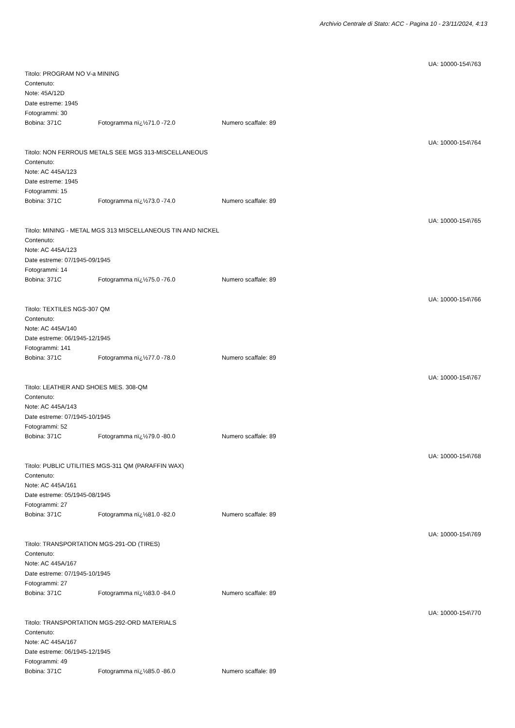Archivio Centrale di Stato: ACC - Pagina 10 - 23/11/2024, 4:13
UA: 10000-154\763
Titolo: PROGRAM NO V-a MINING
Contenuto:
Note: 45A/12D
Date estreme: 1945
Fotogrammi: 30
Bobina: 371C Fotogramma nï¿½71.0 -72.0 Numero scaffale: 89
UA: 10000-154\764
Titolo: NON FERROUS METALS SEE MGS 313-MISCELLANEOUS
Contenuto:
Note: AC 445A/123
Date estreme: 1945
Fotogrammi: 15
Bobina: 371C Fotogramma nï¿½73.0 -74.0 Numero scaffale: 89
UA: 10000-154\765
Titolo: MINING - METAL MGS 313 MISCELLANEOUS TIN AND NICKEL
Contenuto:
Note: AC 445A/123
Date estreme: 07/1945-09/1945
Fotogrammi: 14
Bobina: 371C Fotogramma nï¿½75.0 -76.0 Numero scaffale: 89
UA: 10000-154\766
Titolo: TEXTILES NGS-307 QM
Contenuto:
Note: AC 445A/140
Date estreme: 06/1945-12/1945
Fotogrammi: 141
Bobina: 371C Fotogramma nï¿½77.0 -78.0 Numero scaffale: 89
UA: 10000-154\767
Titolo: LEATHER AND SHOES MES. 308-QM
Contenuto:
Note: AC 445A/143
Date estreme: 07/1945-10/1945
Fotogrammi: 52
Bobina: 371C Fotogramma nï¿½79.0 -80.0 Numero scaffale: 89
UA: 10000-154\768
Titolo: PUBLIC UTILITIES MGS-311 QM (PARAFFIN WAX)
Contenuto:
Note: AC 445A/161
Date estreme: 05/1945-08/1945
Fotogrammi: 27
Bobina: 371C Fotogramma nï¿½81.0 -82.0 Numero scaffale: 89
UA: 10000-154\769
Titolo: TRANSPORTATION MGS-291-OD (TIRES)
Contenuto:
Note: AC 445A/167
Date estreme: 07/1945-10/1945
Fotogrammi: 27
Bobina: 371C Fotogramma nï¿½83.0 -84.0 Numero scaffale: 89
UA: 10000-154\770
Titolo: TRANSPORTATION MGS-292-ORD MATERIALS
Contenuto:
Note: AC 445A/167
Date estreme: 06/1945-12/1945
Fotogrammi: 49
Bobina: 371C Fotogramma nï¿½85.0 -86.0 Numero scaffale: 89